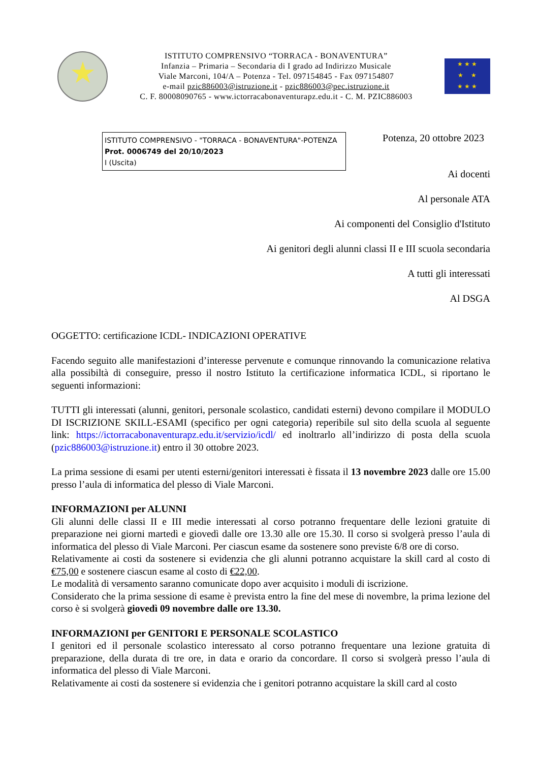★
ISTITUTO COMPRENSIVO “TORRACA - BONAVENTURA”
Infanzia – Primaria – Secondaria di I grado ad Indirizzo Musicale
Viale Marconi, 104/A – Potenza - Tel. 097154845 - Fax 097154807
e-mail pzic886003@istruzione.it - pzic886003@pec.istruzione.it
C. F. 80008090765 - www.ictorracabonaventurapz.edu.it - C. M. PZIC886003
★ ★ ★
★ ★
★ ★ ★
ISTITUTO COMPRENSIVO - "TORRACA - BONAVENTURA"-POTENZA
Prot. 0006749 del 20/10/2023
I (Uscita)
Potenza, 20 ottobre 2023
Ai docenti
Al personale ATA
Ai componenti del Consiglio d'Istituto
Ai genitori degli alunni classi II e III scuola secondaria
A tutti gli interessati
Al DSGA
OGGETTO: certificazione ICDL- INDICAZIONI OPERATIVE
Facendo seguito alle manifestazioni d’interesse pervenute e comunque rinnovando la comunicazione relativa alla possibiltà di conseguire, presso il nostro Istituto la certificazione informatica ICDL, si riportano le seguenti informazioni:
TUTTI gli interessati (alunni, genitori, personale scolastico, candidati esterni) devono compilare il MODULO DI ISCRIZIONE SKILL-ESAMI (specifico per ogni categoria) reperibile sul sito della scuola al seguente link: https://ictorracabonaventurapz.edu.it/servizio/icdl/ ed inoltrarlo all’indirizzo di posta della scuola (pzic886003@istruzione.it) entro il 30 ottobre 2023.
La prima sessione di esami per utenti esterni/genitori interessati è fissata il 13 novembre 2023 dalle ore 15.00 presso l’aula di informatica del plesso di Viale Marconi.
INFORMAZIONI per ALUNNI
Gli alunni delle classi II e III medie interessati al corso potranno frequentare delle lezioni gratuite di preparazione nei giorni martedì e giovedì dalle ore 13.30 alle ore 15.30. Il corso si svolgerà presso l’aula di informatica del plesso di Viale Marconi. Per ciascun esame da sostenere sono previste 6/8 ore di corso.
Relativamente ai costi da sostenere si evidenzia che gli alunni potranno acquistare la skill card al costo di €75,00 e sostenere ciascun esame al costo di €22,00.
Le modalità di versamento saranno comunicate dopo aver acquisito i moduli di iscrizione.
Considerato che la prima sessione di esame è prevista entro la fine del mese di novembre, la prima lezione del corso è si svolgerà giovedì 09 novembre dalle ore 13.30.
INFORMAZIONI per GENITORI E PERSONALE SCOLASTICO
I genitori ed il personale scolastico interessato al corso potranno frequentare una lezione gratuita di preparazione, della durata di tre ore, in data e orario da concordare. Il corso si svolgerà presso l’aula di informatica del plesso di Viale Marconi.
Relativamente ai costi da sostenere si evidenzia che i genitori potranno acquistare la skill card al costo